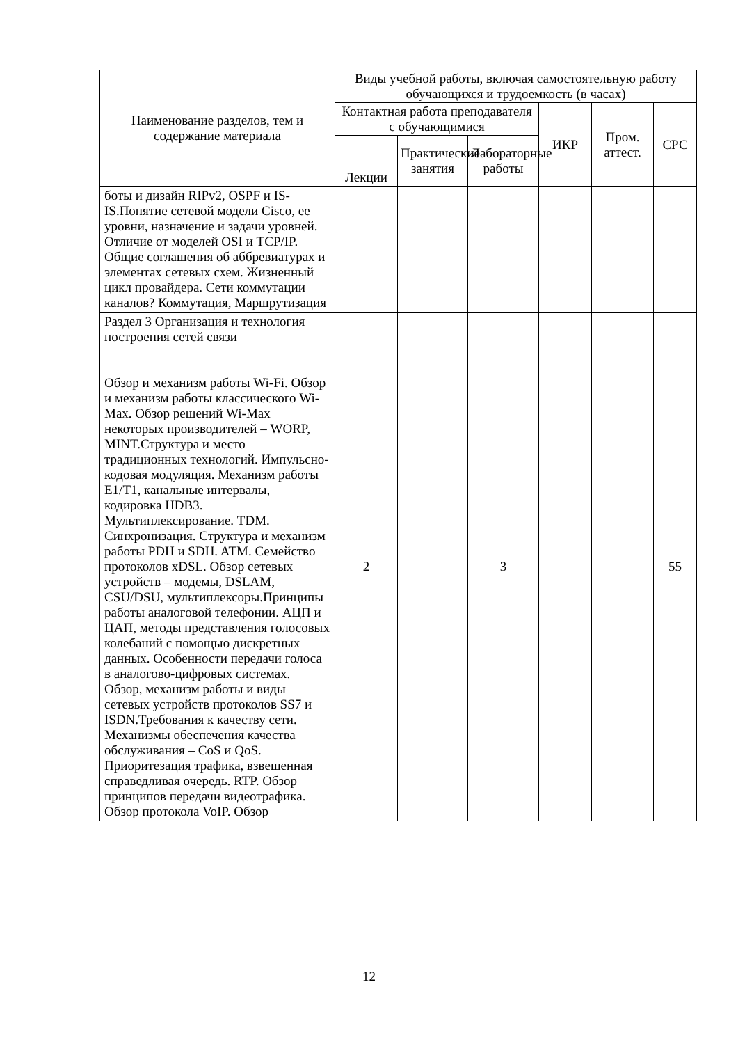| Наименование разделов, тем и содержание материала | Виды учебной работы, включая самостоятельную работу обучающихся и трудоемкость (в часах) | | | | | |
| --- | --- | --- | --- | --- | --- | --- |
| | Контактная работа преподавателя с обучающимися | | | ИКР | Пром. аттест. | СРС |
| | Лекции | Практические занятия | Лабораторные работы | | | |
| боты и дизайн RIPv2, OSPF и IS-IS.Понятие сетевой модели Cisco, ее уровни, назначение и задачи уровней. Отличие от моделей OSI и TCP/IP. Общие соглашения об аббревиатурах и элементах сетевых схем. Жизненный цикл провайдера. Сети коммутации каналов? Коммутация, Маршрутизация | | | | | | |
| Раздел 3 Организация и технология построения сетей связи Обзор и механизм работы Wi-Fi. Обзор и механизм работы классического Wi-Max. Обзор решений Wi-Max некоторых производителей – WORP, MINT.Структура и место традиционных технологий. Импульсно-кодовая модуляция. Механизм работы E1/T1, канальные интервалы, кодировка HDB3. Мультиплексирование. TDM. Синхронизация. Структура и механизм работы PDH и SDH. ATM. Семейство протоколов xDSL. Обзор сетевых устройств – модемы, DSLAM, CSU/DSU, мультиплексоры.Принципы работы аналоговой телефонии. АЦП и ЦАП, методы представления голосовых колебаний с помощью дискретных данных. Особенности передачи голоса в аналогово-цифровых системах. Обзор, механизм работы и виды сетевых устройств протоколов SS7 и ISDN.Требования к качеству сети. Механизмы обеспечения качества обслуживания – CoS и QoS. Приоритезация трафика, взвешенная справедливая очередь. RTP. Обзор принципов передачи видеотрафика. Обзор протокола VoIP. Обзор | 2 | | 3 | | | 55 |
12